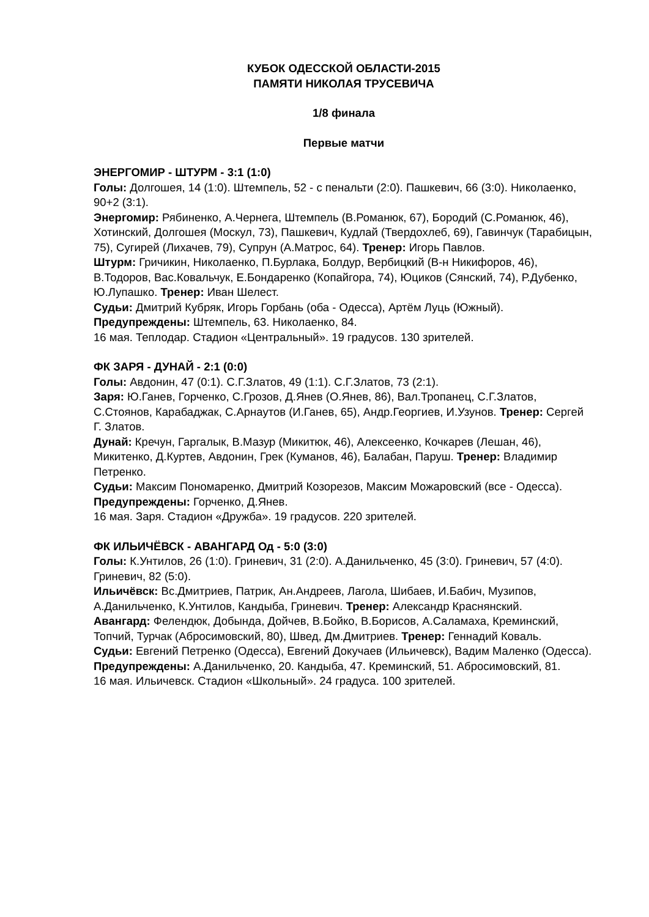КУБОК ОДЕССКОЙ ОБЛАСТИ-2015
ПАМЯТИ НИКОЛАЯ ТРУСЕВИЧА
1/8 финала
Первые матчи
ЭНЕРГОМИР - ШТУРМ - 3:1 (1:0)
Голы: Долгошея, 14 (1:0). Штемпель, 52 - с пенальти (2:0). Пашкевич, 66 (3:0). Николаенко, 90+2 (3:1).
Энергомир: Рябиненко, А.Чернега, Штемпель (В.Романюк, 67), Бородий (С.Романюк, 46), Хотинский, Долгошея (Москул, 73), Пашкевич, Кудлай (Твердохлеб, 69), Гавинчук (Тарабицын, 75), Сугирей (Лихачев, 79), Супрун (А.Матрос, 64). Тренер: Игорь Павлов.
Штурм: Гричикин, Николаенко, П.Бурлака, Болдур, Вербицкий (В-н Никифоров, 46), В.Тодоров, Вас.Ковальчук, Е.Бондаренко (Копайгора, 74), Юциков (Сянский, 74), Р.Дубенко, Ю.Лупашко. Тренер: Иван Шелест.
Судьи: Дмитрий Кубряк, Игорь Горбань (оба - Одесса), Артём Луць (Южный).
Предупреждены: Штемпель, 63. Николаенко, 84.
16 мая. Теплодар. Стадион «Центральный». 19 градусов. 130 зрителей.
ФК ЗАРЯ - ДУНАЙ - 2:1 (0:0)
Голы: Авдонин, 47 (0:1). С.Г.Златов, 49 (1:1). С.Г.Златов, 73 (2:1).
Заря: Ю.Ганев, Горченко, С.Грозов, Д.Янев (О.Янев, 86), Вал.Тропанец, С.Г.Златов, С.Стоянов, Карабаджак, С.Арнаутов (И.Ганев, 65), Андр.Георгиев, И.Узунов. Тренер: Сергей Г. Златов.
Дунай: Кречун, Гаргалык, В.Мазур (Микитюк, 46), Алексеенко, Кочкарев (Лешан, 46), Микитенко, Д.Куртев, Авдонин, Грек (Куманов, 46), Балабан, Паруш. Тренер: Владимир Петренко.
Судьи: Максим Пономаренко, Дмитрий Козорезов, Максим Можаровский (все - Одесса).
Предупреждены: Горченко, Д.Янев.
16 мая. Заря. Стадион «Дружба». 19 градусов. 220 зрителей.
ФК ИЛЬИЧЁВСК - АВАНГАРД Од - 5:0 (3:0)
Голы: К.Унтилов, 26 (1:0). Гриневич, 31 (2:0). А.Данильченко, 45 (3:0). Гриневич, 57 (4:0). Гриневич, 82 (5:0).
Ильичёвск: Вс.Дмитриев, Патрик, Ан.Андреев, Лагола, Шибаев, И.Бабич, Музипов, А.Данильченко, К.Унтилов, Кандыба, Гриневич. Тренер: Александр Краснянский.
Авангард: Фелендюк, Добында, Дойчев, В.Бойко, В.Борисов, А.Саламаха, Креминский, Топчий, Турчак (Абросимовский, 80), Швед, Дм.Дмитриев. Тренер: Геннадий Коваль.
Судьи: Евгений Петренко (Одесса), Евгений Докучаев (Ильичевск), Вадим Маленко (Одесса).
Предупреждены: А.Данильченко, 20. Кандыба, 47. Креминский, 51. Абросимовский, 81.
16 мая. Ильичевск. Стадион «Школьный». 24 градуса. 100 зрителей.